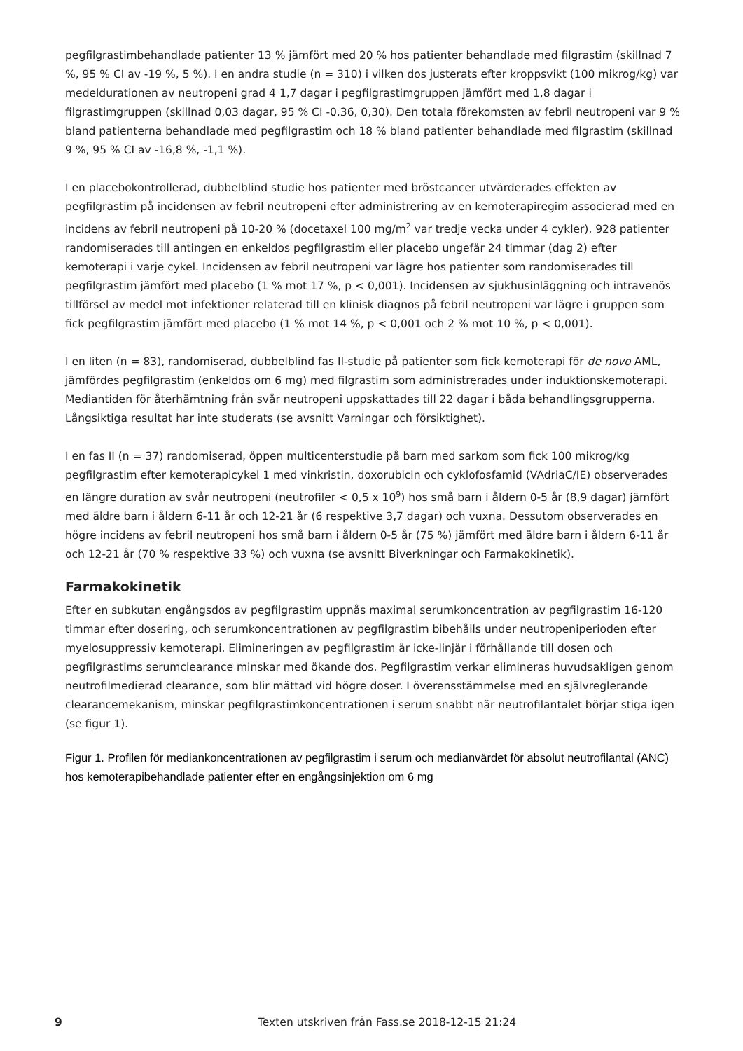pegfilgrastimbehandlade patienter 13 % jämfört med 20 % hos patienter behandlade med filgrastim (skillnad 7 %, 95 % CI av -19 %, 5 %). I en andra studie (n = 310) i vilken dos justerats efter kroppsvikt (100 mikrog/kg) var medeldurationen av neutropeni grad 4 1,7 dagar i pegfilgrastimgruppen jämfört med 1,8 dagar i filgrastimgruppen (skillnad 0,03 dagar, 95 % CI -0,36, 0,30). Den totala förekomsten av febril neutropeni var 9 % bland patienterna behandlade med pegfilgrastim och 18 % bland patienter behandlade med filgrastim (skillnad 9 %, 95 % CI av -16,8 %, -1,1 %).
I en placebokontrollerad, dubbelblind studie hos patienter med bröstcancer utvärderades effekten av pegfilgrastim på incidensen av febril neutropeni efter administrering av en kemoterapiregim associerad med en incidens av febril neutropeni på 10-20 % (docetaxel 100 mg/m<sup>2</sup> var tredje vecka under 4 cykler). 928 patienter randomiserades till antingen en enkeldos pegfilgrastim eller placebo ungefär 24 timmar (dag 2) efter kemoterapi i varje cykel. Incidensen av febril neutropeni var lägre hos patienter som randomiserades till pegfilgrastim jämfört med placebo (1 % mot 17 %, p < 0,001). Incidensen av sjukhusinläggning och intravenös tillförsel av medel mot infektioner relaterad till en klinisk diagnos på febril neutropeni var lägre i gruppen som fick pegfilgrastim jämfört med placebo (1 % mot 14 %, p < 0,001 och 2 % mot 10 %, p < 0,001).
I en liten (n = 83), randomiserad, dubbelblind fas II-studie på patienter som fick kemoterapi för de novo AML, jämfördes pegfilgrastim (enkeldos om 6 mg) med filgrastim som administrerades under induktionskemoterapi. Mediantiden för återhämtning från svår neutropeni uppskattades till 22 dagar i båda behandlingsgrupperna. Långsiktiga resultat har inte studerats (se avsnitt Varningar och försiktighet).
I en fas II (n = 37) randomiserad, öppen multicenterstudie på barn med sarkom som fick 100 mikrog/kg pegfilgrastim efter kemoterapicykel 1 med vinkristin, doxorubicin och cyklofosfamid (VAdriaC/IE) observerades en längre duration av svår neutropeni (neutrofiler < 0,5 x 10<sup>9</sup>) hos små barn i åldern 0-5 år (8,9 dagar) jämfört med äldre barn i åldern 6-11 år och 12-21 år (6 respektive 3,7 dagar) och vuxna. Dessutom observerades en högre incidens av febril neutropeni hos små barn i åldern 0-5 år (75 %) jämfört med äldre barn i åldern 6-11 år och 12-21 år (70 % respektive 33 %) och vuxna (se avsnitt Biverkningar och Farmakokinetik).
Farmakokinetik
Efter en subkutan engångsdos av pegfilgrastim uppnås maximal serumkoncentration av pegfilgrastim 16-120 timmar efter dosering, och serumkoncentrationen av pegfilgrastim bibehålls under neutropeniperioden efter myelosuppressiv kemoterapi. Elimineringen av pegfilgrastim är icke-linjär i förhållande till dosen och pegfilgrastims serumclearance minskar med ökande dos. Pegfilgrastim verkar elimineras huvudsakligen genom neutrofilmedierad clearance, som blir mättad vid högre doser. I överensstämmelse med en självreglerande clearancemekanism, minskar pegfilgrastimkoncentrationen i serum snabbt när neutrofilantalet börjar stiga igen (se figur 1).
Figur 1. Profilen för mediankoncentrationen av pegfilgrastim i serum och medianvärdet för absolut neutrofilantal (ANC) hos kemoterapibehandlade patienter efter en engångsinjektion om 6 mg
9 Texten utskriven från Fass.se 2018-12-15 21:24